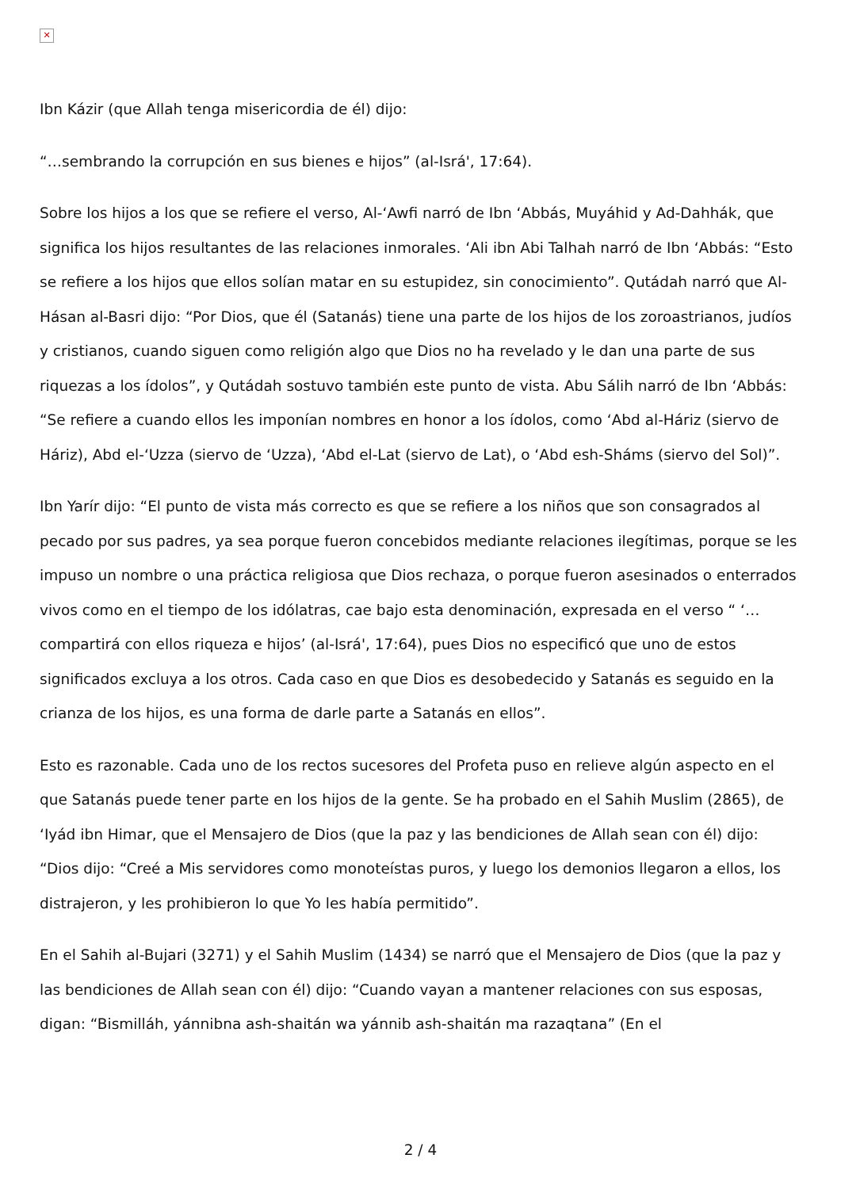✕
Ibn Kázir (que Allah tenga misericordia de él) dijo:
“…sembrando la corrupción en sus bienes e hijos” (al-Isrá', 17:64).
Sobre los hijos a los que se refiere el verso, Al-‘Awfi narró de Ibn ‘Abbás, Muyáhid y Ad-Dahhák, que significa los hijos resultantes de las relaciones inmorales. ‘Ali ibn Abi Talhah narró de Ibn ‘Abbás: “Esto se refiere a los hijos que ellos solían matar en su estupidez, sin conocimiento”. Qutádah narró que Al-Hásan al-Basri dijo: “Por Dios, que él (Satanás) tiene una parte de los hijos de los zoroastrianos, judíos y cristianos, cuando siguen como religión algo que Dios no ha revelado y le dan una parte de sus riquezas a los ídolos”, y Qutádah sostuvo también este punto de vista. Abu Sálih narró de Ibn ‘Abbás: “Se refiere a cuando ellos les imponían nombres en honor a los ídolos, como ‘Abd al-Háriz (siervo de Háriz), Abd el-‘Uzza (siervo de ‘Uzza), ‘Abd el-Lat (siervo de Lat), o ‘Abd esh-Sháms (siervo del Sol)”.
Ibn Yarír dijo: “El punto de vista más correcto es que se refiere a los niños que son consagrados al pecado por sus padres, ya sea porque fueron concebidos mediante relaciones ilegítimas, porque se les impuso un nombre o una práctica religiosa que Dios rechaza, o porque fueron asesinados o enterrados vivos como en el tiempo de los idólatras, cae bajo esta denominación, expresada en el verso “ ‘…compartirá con ellos riqueza e hijos’ (al-Isrá', 17:64), pues Dios no especificó que uno de estos significados excluya a los otros. Cada caso en que Dios es desobedecido y Satanás es seguido en la crianza de los hijos, es una forma de darle parte a Satanás en ellos”.
Esto es razonable. Cada uno de los rectos sucesores del Profeta puso en relieve algún aspecto en el que Satanás puede tener parte en los hijos de la gente. Se ha probado en el Sahih Muslim (2865), de ‘Iyád ibn Himar, que el Mensajero de Dios (que la paz y las bendiciones de Allah sean con él) dijo: “Dios dijo: “Creé a Mis servidores como monoteístas puros, y luego los demonios llegaron a ellos, los distrajeron, y les prohibieron lo que Yo les había permitido”.
En el Sahih al-Bujari (3271) y el Sahih Muslim (1434) se narró que el Mensajero de Dios (que la paz y las bendiciones de Allah sean con él) dijo: “Cuando vayan a mantener relaciones con sus esposas, digan: “Bismilláh, yánnibna ash-shaitán wa yánnib ash-shaitán ma razaqtana” (En el
2 / 4